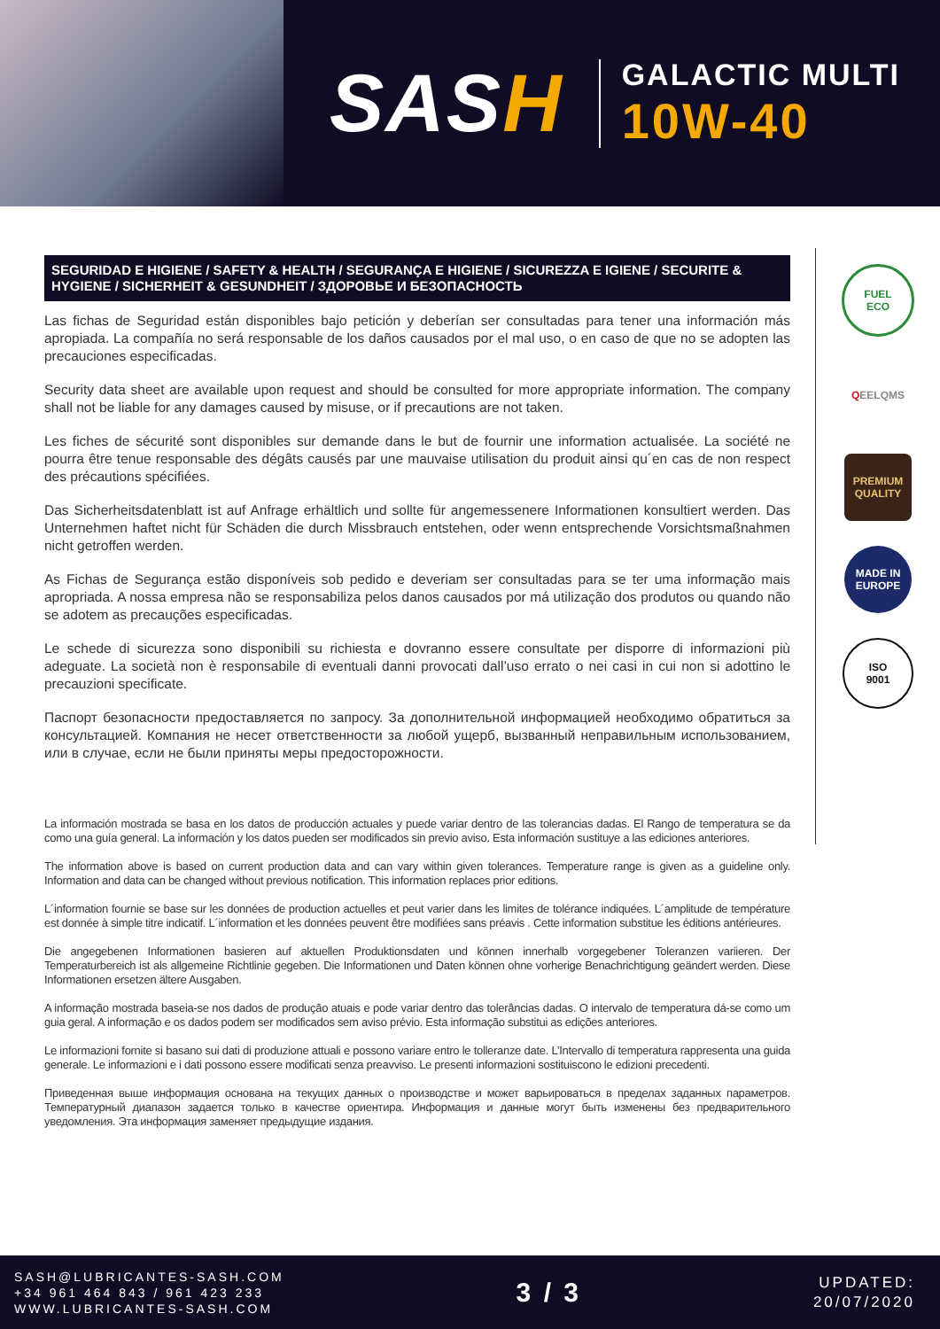SASH
GALACTIC MULTI
10W-40
SEGURIDAD E HIGIENE / SAFETY & HEALTH / SEGURANÇA E HIGIENE / SICUREZZA E IGIENE / SECURITE & HYGIENE / SICHERHEIT & GESUNDHEIT / ЗДОРОВЬЕ И БЕЗОПАСНОСТЬ
Las fichas de Seguridad están disponibles bajo petición y deberían ser consultadas para tener una información más apropiada. La compañía no será responsable de los daños causados por el mal uso, o en caso de que no se adopten las precauciones especificadas.
Security data sheet are available upon request and should be consulted for more appropriate information. The company shall not be liable for any damages caused by misuse, or if precautions are not taken.
Les fiches de sécurité sont disponibles sur demande dans le but de fournir une information actualisée. La société ne pourra être tenue responsable des dégâts causés par une mauvaise utilisation du produit ainsi qu´en cas de non respect des précautions spécifiées.
Das Sicherheitsdatenblatt ist auf Anfrage erhältlich und sollte für angemessenere Informationen konsultiert werden. Das Unternehmen haftet nicht für Schäden die durch Missbrauch entstehen, oder wenn entsprechende Vorsichtsmaßnahmen nicht getroffen werden.
As Fichas de Segurança estão disponíveis sob pedido e deveriam ser consultadas para se ter uma informação mais apropriada. A nossa empresa não se responsabiliza pelos danos causados por má utilização dos produtos ou quando não se adotem as precauções especificadas.
Le schede di sicurezza sono disponibili su richiesta e dovranno essere consultate per disporre di informazioni più adeguate. La società non è responsabile di eventuali danni provocati dall’uso errato o nei casi in cui non si adottino le precauzioni specificate.
Паспорт безопасности предоставляется по запросу. За дополнительной информацией необходимо обратиться за консультацией. Компания не несет ответственности за любой ущерб, вызванный неправильным использованием, или в случае, если не были приняты меры предосторожности.
La información mostrada se basa en los datos de producción actuales y puede variar dentro de las tolerancias dadas. El Rango de temperatura se da como una guía general. La información y los datos pueden ser modificados sin previo aviso. Esta información sustituye a las ediciones anteriores.
The information above is based on current production data and can vary within given tolerances. Temperature range is given as a guideline only. Information and data can be changed without previous notification. This information replaces prior editions.
L´information fournie se base sur les données de production actuelles et peut varier dans les limites de tolérance indiquées. L´amplitude de température est donnée à simple titre indicatif. L´information et les données peuvent être modifiées sans préavis . Cette information substitue les éditions antérieures.
Die angegebenen Informationen basieren auf aktuellen Produktionsdaten und können innerhalb vorgegebener Toleranzen variieren. Der Temperaturbereich ist als allgemeine Richtlinie gegeben. Die Informationen und Daten können ohne vorherige Benachrichtigung geändert werden. Diese Informationen ersetzen ältere Ausgaben.
A informação mostrada baseia-se nos dados de produção atuais e pode variar dentro das tolerâncias dadas. O intervalo de temperatura dá-se como um guia geral. A informação e os dados podem ser modificados sem aviso prévio. Esta informação substitui as edições anteriores.
Le informazioni fornite si basano sui dati di produzione attuali e possono variare entro le tolleranze date. L’Intervallo di temperatura rappresenta una guida generale. Le informazioni e i dati possono essere modificati senza preavviso. Le presenti informazioni sostituiscono le edizioni precedenti.
Приведенная выше информация основана на текущих данных о производстве и может варьироваться в пределах заданных параметров. Температурный диапазон задается только в качестве ориентира. Информация и данные могут быть изменены без предварительного уведомления. Эта информация заменяет предыдущие издания.
FUEL
ECO
Q
EELQMS
PREMIUM
QUALITY
MADE IN
EUROPE
ISO
9001
SASH@LUBRICANTES-SASH.COM
+34 961 464 843 / 961 423 233
WWW.LUBRICANTES-SASH.COM
3 / 3
UPDATED:
20/07/2020